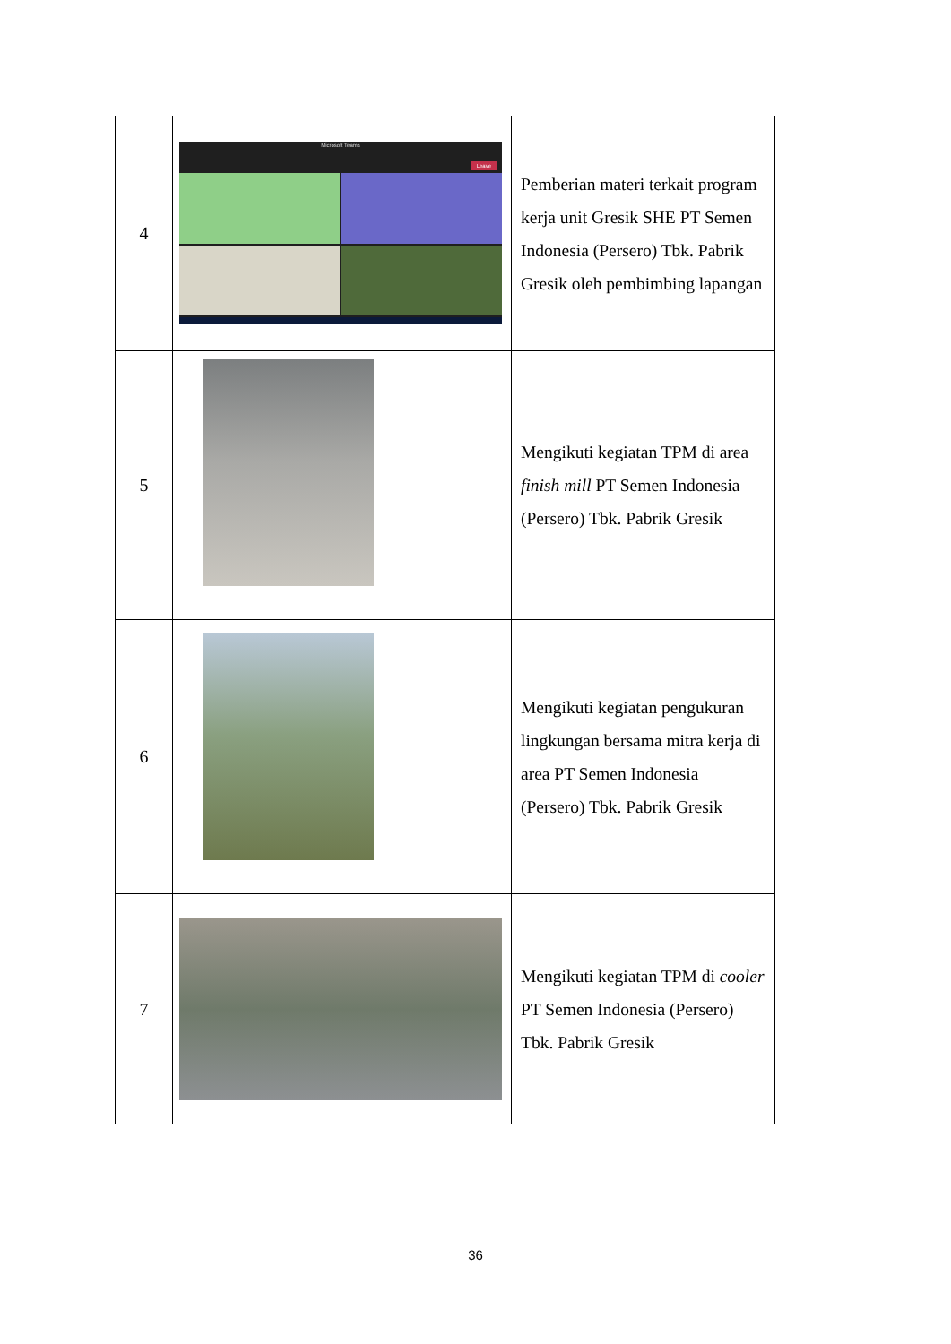| 4 | Microsoft Teams Leave | Pemberian materi terkait program kerja unit Gresik SHE PT Semen Indonesia (Persero) Tbk. Pabrik Gresik oleh pembimbing lapangan |
| 5 | | Mengikuti kegiatan TPM di area finish mill PT Semen Indonesia (Persero) Tbk. Pabrik Gresik |
| 6 | | Mengikuti kegiatan pengukuran lingkungan bersama mitra kerja di area PT Semen Indonesia (Persero) Tbk. Pabrik Gresik |
| 7 | | Mengikuti kegiatan TPM di cooler PT Semen Indonesia (Persero) Tbk. Pabrik Gresik |
36